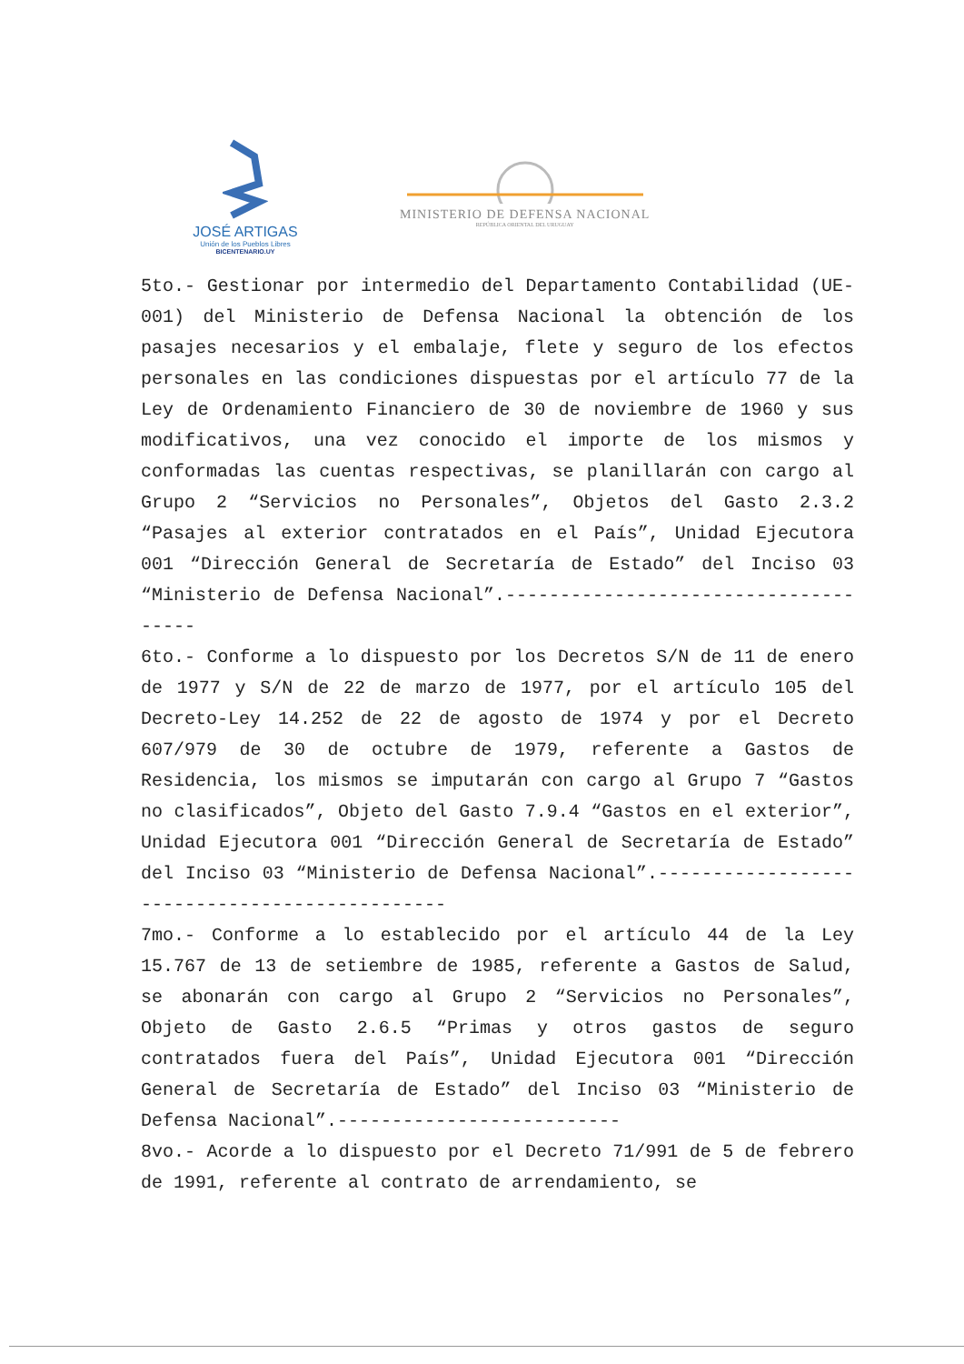JOSÉ ARTIGAS
Unión de los Pueblos Libres
BICENTENARIO.UY
MINISTERIO DE DEFENSA NACIONAL
REPÚBLICA ORIENTAL DEL URUGUAY
5to.- Gestionar por intermedio del Departamento Contabilidad (UE-001) del Ministerio de Defensa Nacional la obtención de los pasajes necesarios y el embalaje, flete y seguro de los efectos personales en las condiciones dispuestas por el artículo 77 de la Ley de Ordenamiento Financiero de 30 de noviembre de 1960 y sus modificativos, una vez conocido el importe de los mismos y conformadas las cuentas respectivas, se planillarán con cargo al Grupo 2 “Servicios no Personales”, Objetos del Gasto 2.3.2 “Pasajes al exterior contratados en el País”, Unidad Ejecutora 001 “Dirección General de Secretaría de Estado” del Inciso 03 “Ministerio de Defensa Nacional”.-------------------------------------
6to.- Conforme a lo dispuesto por los Decretos S/N de 11 de enero de 1977 y S/N de 22 de marzo de 1977, por el artículo 105 del Decreto-Ley 14.252 de 22 de agosto de 1974 y por el Decreto 607/979 de 30 de octubre de 1979, referente a Gastos de Residencia, los mismos se imputarán con cargo al Grupo 7 “Gastos no clasificados”, Objeto del Gasto 7.9.4 “Gastos en el exterior”, Unidad Ejecutora 001 “Dirección General de Secretaría de Estado” del Inciso 03 “Ministerio de Defensa Nacional”.----------------------------------------------
7mo.- Conforme a lo establecido por el artículo 44 de la Ley 15.767 de 13 de setiembre de 1985, referente a Gastos de Salud, se abonarán con cargo al Grupo 2 “Servicios no Personales”, Objeto de Gasto 2.6.5 “Primas y otros gastos de seguro contratados fuera del País”, Unidad Ejecutora 001 “Dirección General de Secretaría de Estado” del Inciso 03 “Ministerio de Defensa Nacional”.--------------------------
8vo.- Acorde a lo dispuesto por el Decreto 71/991 de 5 de febrero de 1991, referente al contrato de arrendamiento, se